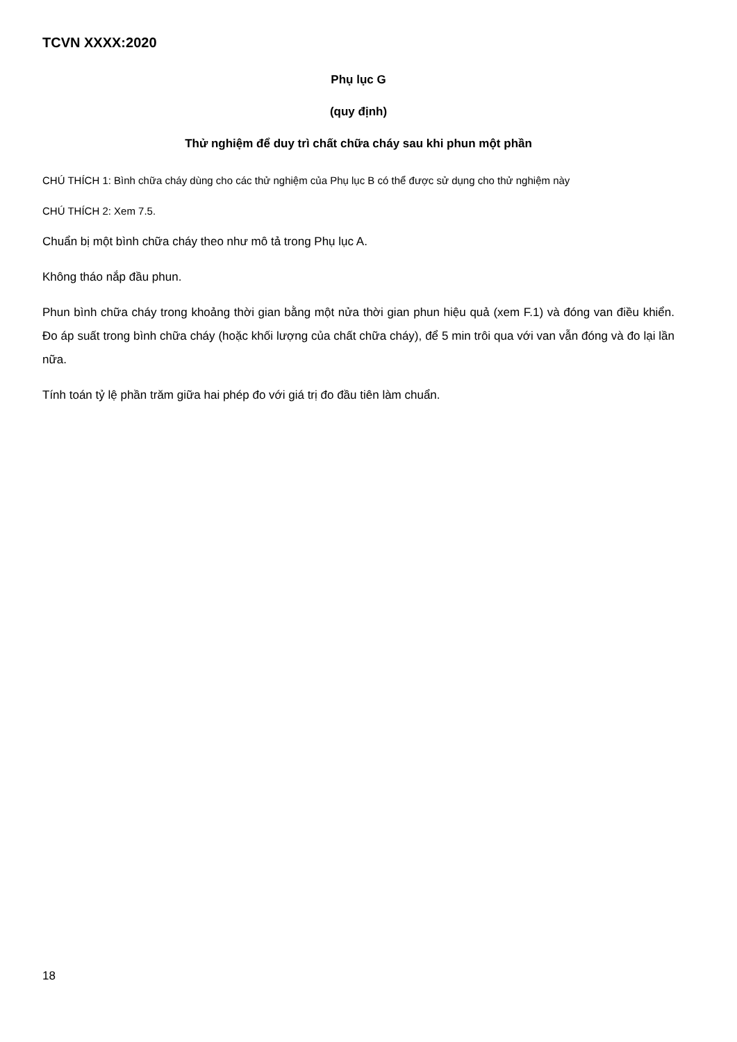TCVN XXXX:2020
Phụ lục G
(quy định)
Thử nghiệm để duy trì chất chữa cháy sau khi phun một phần
CHÚ THÍCH 1: Bình chữa cháy dùng cho các thử nghiệm của Phụ lục B có thể được sử dụng cho thử nghiệm này
CHÚ THÍCH 2: Xem 7.5.
Chuẩn bị một bình chữa cháy theo như mô tả trong Phụ lục A.
Không tháo nắp đầu phun.
Phun bình chữa cháy trong khoảng thời gian bằng một nửa thời gian phun hiệu quả (xem F.1) và đóng van điều khiển. Đo áp suất trong bình chữa cháy (hoặc khối lượng của chất chữa cháy), để 5 min trôi qua với van vẫn đóng và đo lại lần nữa.
Tính toán tỷ lệ phần trăm giữa hai phép đo với giá trị đo đầu tiên làm chuẩn.
18